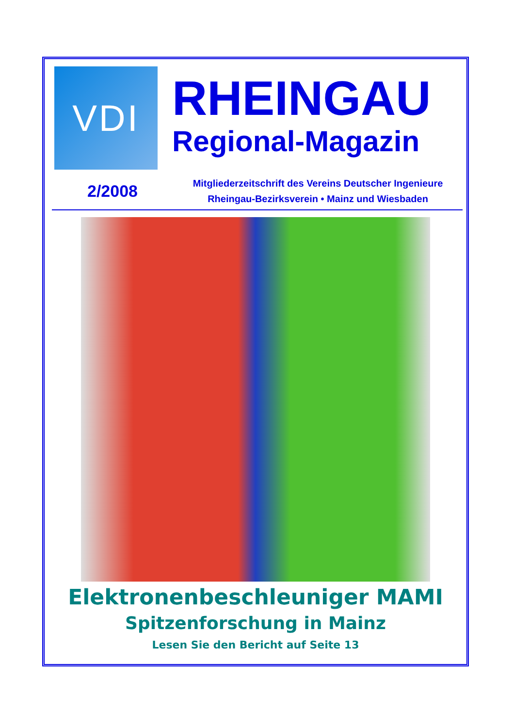VDI
RHEINGAU
Regional-Magazin
2/2008
Mitgliederzeitschrift des Vereins Deutscher Ingenieure
Rheingau-Bezirksverein • Mainz und Wiesbaden
Elektronenbeschleuniger MAMI
Spitzenforschung in Mainz
Lesen Sie den Bericht auf Seite 13